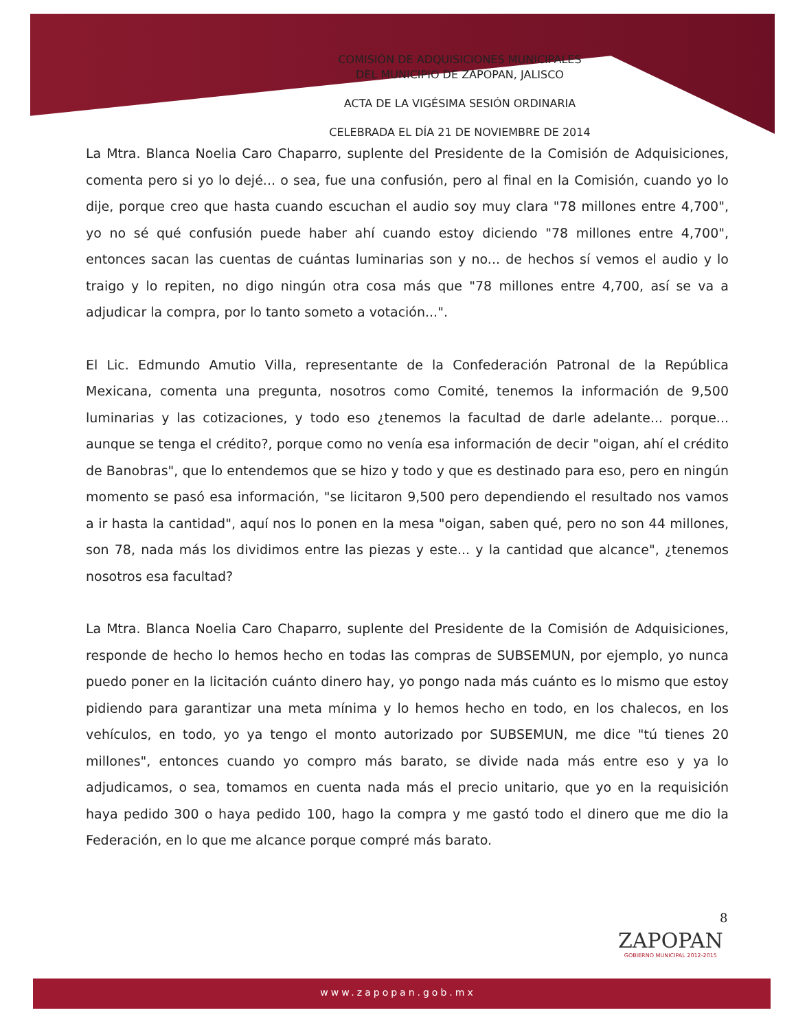COMISIÓN DE ADQUISICIONES MUNICIPALES
DEL MUNICIPIO DE ZAPOPAN, JALISCO
ACTA DE LA VIGÉSIMA SESIÓN ORDINARIA
CELEBRADA EL DÍA 21 DE NOVIEMBRE DE 2014
La Mtra. Blanca Noelia Caro Chaparro, suplente del Presidente de la Comisión de Adquisiciones, comenta pero si yo lo dejé... o sea, fue una confusión, pero al final en la Comisión, cuando yo lo dije, porque creo que hasta cuando escuchan el audio soy muy clara "78 millones entre 4,700", yo no sé qué confusión puede haber ahí cuando estoy diciendo "78 millones entre 4,700", entonces sacan las cuentas de cuántas luminarias son y no... de hechos sí vemos el audio y lo traigo y lo repiten, no digo ningún otra cosa más que "78 millones entre 4,700, así se va a adjudicar la compra, por lo tanto someto a votación...".
El Lic. Edmundo Amutio Villa, representante de la Confederación Patronal de la República Mexicana, comenta una pregunta, nosotros como Comité, tenemos la información de 9,500 luminarias y las cotizaciones, y todo eso ¿tenemos la facultad de darle adelante... porque... aunque se tenga el crédito?, porque como no venía esa información de decir "oigan, ahí el crédito de Banobras", que lo entendemos que se hizo y todo y que es destinado para eso, pero en ningún momento se pasó esa información, "se licitaron 9,500 pero dependiendo el resultado nos vamos a ir hasta la cantidad", aquí nos lo ponen en la mesa "oigan, saben qué, pero no son 44 millones, son 78, nada más los dividimos entre las piezas y este... y la cantidad que alcance", ¿tenemos nosotros esa facultad?
La Mtra. Blanca Noelia Caro Chaparro, suplente del Presidente de la Comisión de Adquisiciones, responde de hecho lo hemos hecho en todas las compras de SUBSEMUN, por ejemplo, yo nunca puedo poner en la licitación cuánto dinero hay, yo pongo nada más cuánto es lo mismo que estoy pidiendo para garantizar una meta mínima y lo hemos hecho en todo, en los chalecos, en los vehículos, en todo, yo ya tengo el monto autorizado por SUBSEMUN, me dice "tú tienes 20 millones", entonces cuando yo compro más barato, se divide nada más entre eso y ya lo adjudicamos, o sea, tomamos en cuenta nada más el precio unitario, que yo en la requisición haya pedido 300 o haya pedido 100, hago la compra y me gastó todo el dinero que me dio la Federación, en lo que me alcance porque compré más barato.
8
ZAPOPAN
GOBIERNO MUNICIPAL 2012-2015
www.zapopan.gob.mx